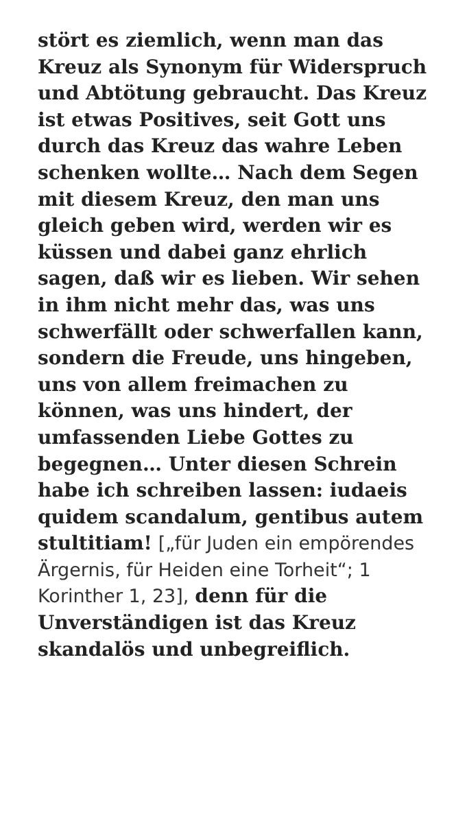stört es ziemlich, wenn man das Kreuz als Synonym für Widerspruch und Abtötung gebraucht. Das Kreuz ist etwas Positives, seit Gott uns durch das Kreuz das wahre Leben schenken wollte… Nach dem Segen mit diesem Kreuz, den man uns gleich geben wird, werden wir es küssen und dabei ganz ehrlich sagen, daß wir es lieben. Wir sehen in ihm nicht mehr das, was uns schwerfällt oder schwerfallen kann, sondern die Freude, uns hingeben, uns von allem freimachen zu können, was uns hindert, der umfassenden Liebe Gottes zu begegnen… Unter diesen Schrein habe ich schreiben lassen: iudaeis quidem scandalum, gentibus autem stultitiam! [„für Juden ein empörendes Ärgernis, für Heiden eine Torheit“; 1 Korinther 1, 23], denn für die Unverständigen ist das Kreuz skandalös und unbegreiflich.